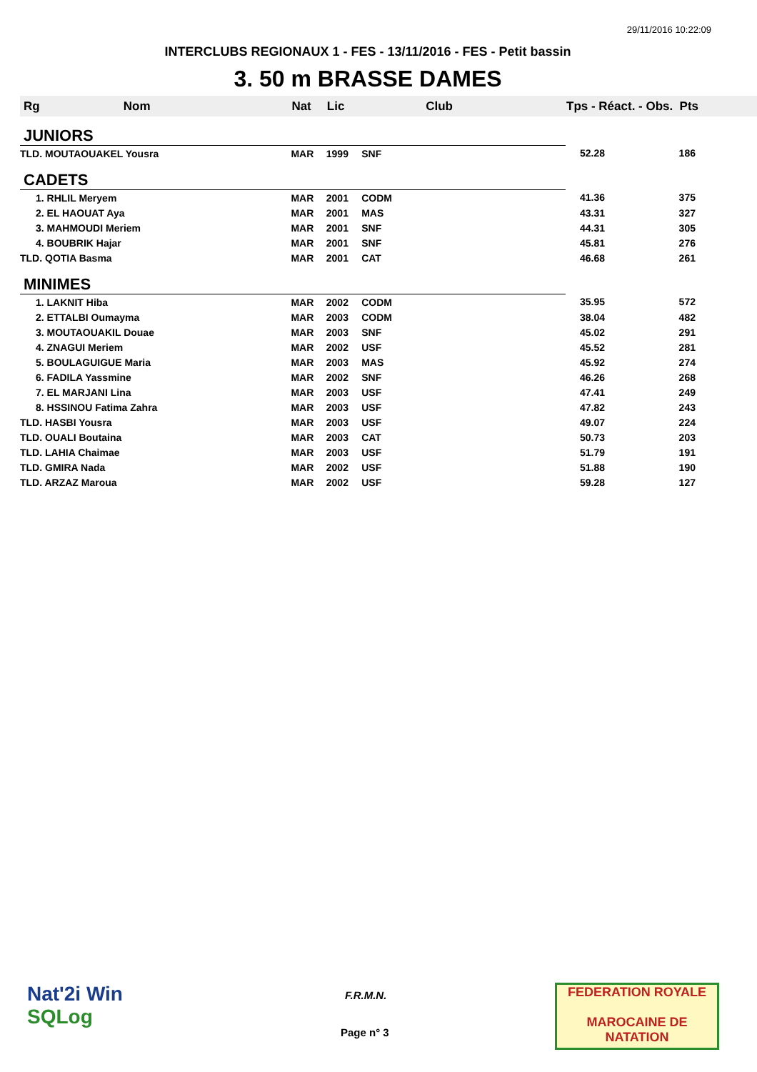29/11/2016 10:22:09
INTERCLUBS REGIONAUX 1 - FES - 13/11/2016 - FES - Petit bassin
3. 50 m BRASSE DAMES
| Rg | Nom | Nat | Lic | Club | Tps - Réact. - Obs. | Pts |
| --- | --- | --- | --- | --- | --- | --- |
| JUNIORS | | | | | | |
| TLD. MOUTAOUAKEL Yousra | | MAR | 1999 | SNF | 52.28 | 186 |
| CADETS | | | | | | |
| 1. RHLIL Meryem | | MAR | 2001 | CODM | 41.36 | 375 |
| 2. EL HAOUAT Aya | | MAR | 2001 | MAS | 43.31 | 327 |
| 3. MAHMOUDI Meriem | | MAR | 2001 | SNF | 44.31 | 305 |
| 4. BOUBRIK Hajar | | MAR | 2001 | SNF | 45.81 | 276 |
| TLD. QOTIA Basma | | MAR | 2001 | CAT | 46.68 | 261 |
| MINIMES | | | | | | |
| 1. LAKNIT Hiba | | MAR | 2002 | CODM | 35.95 | 572 |
| 2. ETTALBI Oumayma | | MAR | 2003 | CODM | 38.04 | 482 |
| 3. MOUTAOUAKIL Douae | | MAR | 2003 | SNF | 45.02 | 291 |
| 4. ZNAGUI Meriem | | MAR | 2002 | USF | 45.52 | 281 |
| 5. BOULAGUIGUE Maria | | MAR | 2003 | MAS | 45.92 | 274 |
| 6. FADILA Yassmine | | MAR | 2002 | SNF | 46.26 | 268 |
| 7. EL MARJANI Lina | | MAR | 2003 | USF | 47.41 | 249 |
| 8. HSSINOU Fatima Zahra | | MAR | 2003 | USF | 47.82 | 243 |
| TLD. HASBI Yousra | | MAR | 2003 | USF | 49.07 | 224 |
| TLD. OUALI Boutaina | | MAR | 2003 | CAT | 50.73 | 203 |
| TLD. LAHIA Chaimae | | MAR | 2003 | USF | 51.79 | 191 |
| TLD. GMIRA Nada | | MAR | 2002 | USF | 51.88 | 190 |
| TLD. ARZAZ Maroua | | MAR | 2002 | USF | 59.28 | 127 |
Nat'2i Win
SQLog
F.R.M.N.
Page n° 3
FEDERATION ROYALE
MAROCAINE DE NATATION